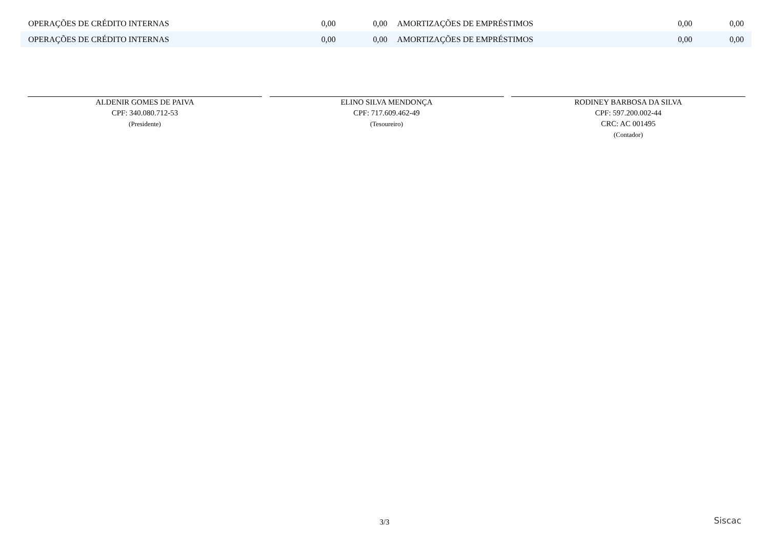| OPERAÇÕES DE CRÉDITO INTERNAS | 0,00 | 0,00 | AMORTIZAÇÕES DE EMPRÉSTIMOS | 0,00 | 0,00 |
| OPERAÇÕES DE CRÉDITO INTERNAS | 0,00 | 0,00 | AMORTIZAÇÕES DE EMPRÉSTIMOS | 0,00 | 0,00 |
ALDENIR GOMES DE PAIVA
CPF: 340.080.712-53
(Presidente)
ELINO SILVA MENDONÇA
CPF: 717.609.462-49
(Tesoureiro)
RODINEY BARBOSA DA SILVA
CPF: 597.200.002-44
CRC: AC 001495
(Contador)
3/3 Siscac